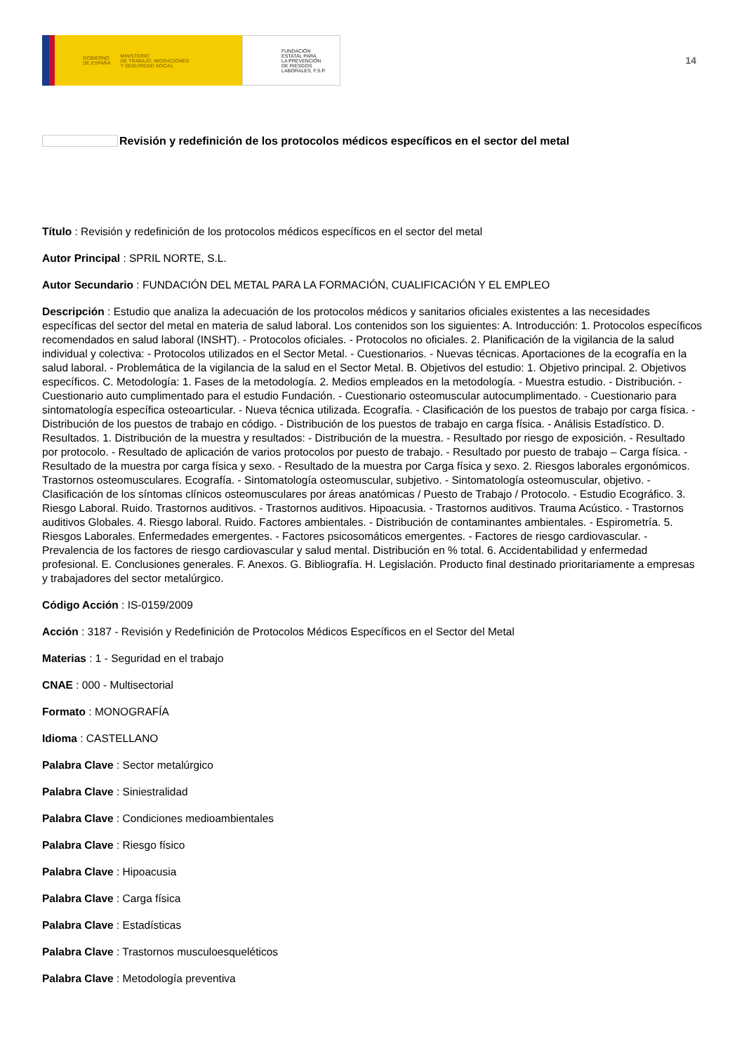GOBIERNO
DE ESPAÑA MINISTERIO
DE TRABAJO, MIGRACIONES
Y SEGURIDAD SOCIAL
FUNDACIÓN
ESTATAL PARA
LA PREVENCIÓN
DE RIESGOS
LABORALES, F.S.P.
14
Revisión y redefinición de los protocolos médicos específicos en el sector del metal
Título : Revisión y redefinición de los protocolos médicos específicos en el sector del metal
Autor Principal : SPRIL NORTE, S.L.
Autor Secundario : FUNDACIÓN DEL METAL PARA LA FORMACIÓN, CUALIFICACIÓN Y EL EMPLEO
Descripción : Estudio que analiza la adecuación de los protocolos médicos y sanitarios oficiales existentes a las necesidades específicas del sector del metal en materia de salud laboral. Los contenidos son los siguientes: A. Introducción: 1. Protocolos específicos recomendados en salud laboral (INSHT). - Protocolos oficiales. - Protocolos no oficiales. 2. Planificación de la vigilancia de la salud individual y colectiva: - Protocolos utilizados en el Sector Metal. - Cuestionarios. - Nuevas técnicas. Aportaciones de la ecografía en la salud laboral. - Problemática de la vigilancia de la salud en el Sector Metal. B. Objetivos del estudio: 1. Objetivo principal. 2. Objetivos específicos. C. Metodología: 1. Fases de la metodología. 2. Medios empleados en la metodología. - Muestra estudio. - Distribución. - Cuestionario auto cumplimentado para el estudio Fundación. - Cuestionario osteomuscular autocumplimentado. - Cuestionario para sintomatología específica osteoarticular. - Nueva técnica utilizada. Ecografía. - Clasificación de los puestos de trabajo por carga física. - Distribución de los puestos de trabajo en código. - Distribución de los puestos de trabajo en carga física. - Análisis Estadístico. D. Resultados. 1. Distribución de la muestra y resultados: - Distribución de la muestra. - Resultado por riesgo de exposición. - Resultado por protocolo. - Resultado de aplicación de varios protocolos por puesto de trabajo. - Resultado por puesto de trabajo – Carga física. - Resultado de la muestra por carga física y sexo. - Resultado de la muestra por Carga física y sexo. 2. Riesgos laborales ergonómicos. Trastornos osteomusculares. Ecografía. - Sintomatología osteomuscular, subjetivo. - Sintomatología osteomuscular, objetivo. - Clasificación de los síntomas clínicos osteomusculares por áreas anatómicas / Puesto de Trabajo / Protocolo. - Estudio Ecográfico. 3. Riesgo Laboral. Ruido. Trastornos auditivos. - Trastornos auditivos. Hipoacusia. - Trastornos auditivos. Trauma Acústico. - Trastornos auditivos Globales. 4. Riesgo laboral. Ruido. Factores ambientales. - Distribución de contaminantes ambientales. - Espirometría. 5. Riesgos Laborales. Enfermedades emergentes. - Factores psicosomáticos emergentes. - Factores de riesgo cardiovascular. - Prevalencia de los factores de riesgo cardiovascular y salud mental. Distribución en % total. 6. Accidentabilidad y enfermedad profesional. E. Conclusiones generales. F. Anexos. G. Bibliografía. H. Legislación. Producto final destinado prioritariamente a empresas y trabajadores del sector metalúrgico.
Código Acción : IS-0159/2009
Acción : 3187 - Revisión y Redefinición de Protocolos Médicos Específicos en el Sector del Metal
Materias : 1 - Seguridad en el trabajo
CNAE : 000 - Multisectorial
Formato : MONOGRAFÍA
Idioma : CASTELLANO
Palabra Clave : Sector metalúrgico
Palabra Clave : Siniestralidad
Palabra Clave : Condiciones medioambientales
Palabra Clave : Riesgo físico
Palabra Clave : Hipoacusia
Palabra Clave : Carga física
Palabra Clave : Estadísticas
Palabra Clave : Trastornos musculoesqueléticos
Palabra Clave : Metodología preventiva